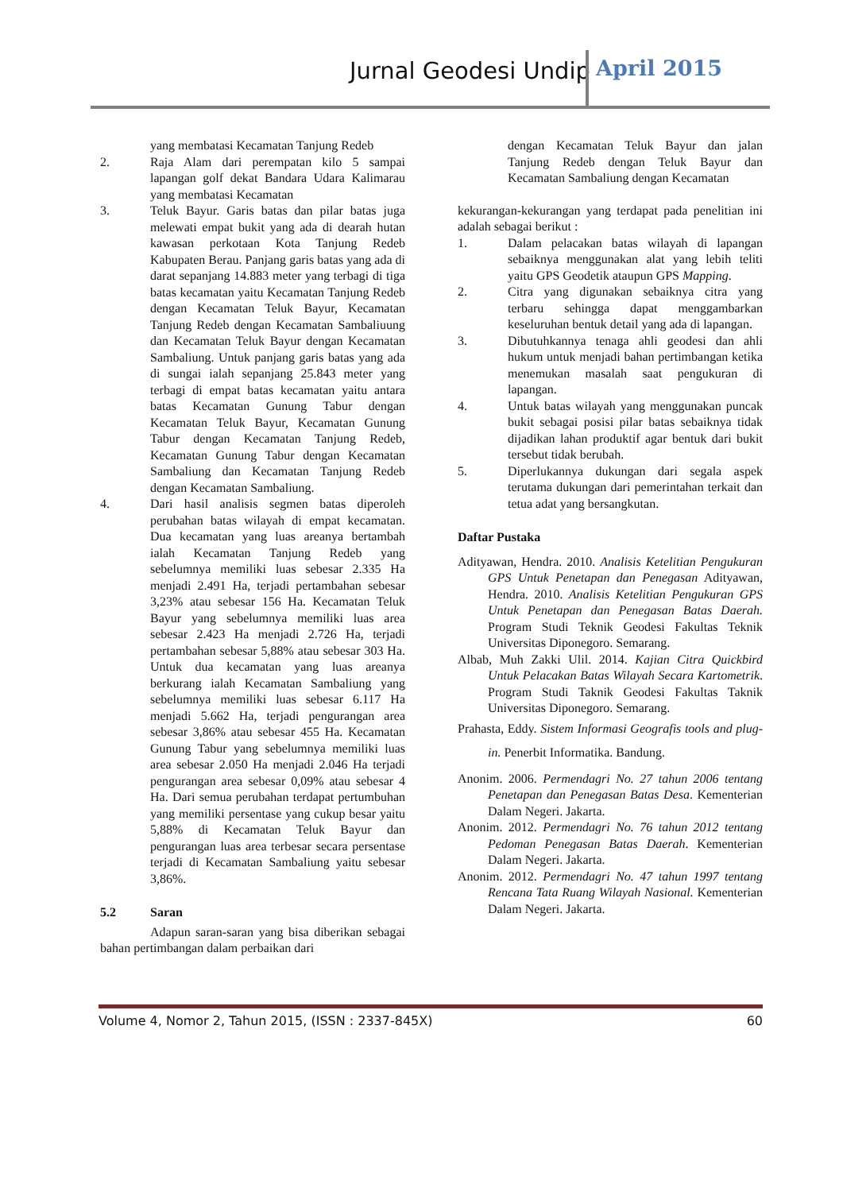Jurnal Geodesi Undip April 2015
yang membatasi Kecamatan Tanjung Redeb
2. Raja Alam dari perempatan kilo 5 sampai lapangan golf dekat Bandara Udara Kalimarau yang membatasi Kecamatan
3. Teluk Bayur. Garis batas dan pilar batas juga melewati empat bukit yang ada di dearah hutan kawasan perkotaan Kota Tanjung Redeb Kabupaten Berau. Panjang garis batas yang ada di darat sepanjang 14.883 meter yang terbagi di tiga batas kecamatan yaitu Kecamatan Tanjung Redeb dengan Kecamatan Teluk Bayur, Kecamatan Tanjung Redeb dengan Kecamatan Sambaliuung dan Kecamatan Teluk Bayur dengan Kecamatan Sambaliung. Untuk panjang garis batas yang ada di sungai ialah sepanjang 25.843 meter yang terbagi di empat batas kecamatan yaitu antara batas Kecamatan Gunung Tabur dengan Kecamatan Teluk Bayur, Kecamatan Gunung Tabur dengan Kecamatan Tanjung Redeb, Kecamatan Gunung Tabur dengan Kecamatan Sambaliung dan Kecamatan Tanjung Redeb dengan Kecamatan Sambaliung.
4. Dari hasil analisis segmen batas diperoleh perubahan batas wilayah di empat kecamatan. Dua kecamatan yang luas areanya bertambah ialah Kecamatan Tanjung Redeb yang sebelumnya memiliki luas sebesar 2.335 Ha menjadi 2.491 Ha, terjadi pertambahan sebesar 3,23% atau sebesar 156 Ha. Kecamatan Teluk Bayur yang sebelumnya memiliki luas area sebesar 2.423 Ha menjadi 2.726 Ha, terjadi pertambahan sebesar 5,88% atau sebesar 303 Ha. Untuk dua kecamatan yang luas areanya berkurang ialah Kecamatan Sambaliung yang sebelumnya memiliki luas sebesar 6.117 Ha menjadi 5.662 Ha, terjadi pengurangan area sebesar 3,86% atau sebesar 455 Ha. Kecamatan Gunung Tabur yang sebelumnya memiliki luas area sebesar 2.050 Ha menjadi 2.046 Ha terjadi pengurangan area sebesar 0,09% atau sebesar 4 Ha. Dari semua perubahan terdapat pertumbuhan yang memiliki persentase yang cukup besar yaitu 5,88% di Kecamatan Teluk Bayur dan pengurangan luas area terbesar secara persentase terjadi di Kecamatan Sambaliung yaitu sebesar 3,86%.
5.2 Saran
Adapun saran-saran yang bisa diberikan sebagai bahan pertimbangan dalam perbaikan dari
dengan Kecamatan Teluk Bayur dan jalan Tanjung Redeb dengan Teluk Bayur dan Kecamatan Sambaliung dengan Kecamatan
kekurangan-kekurangan yang terdapat pada penelitian ini adalah sebagai berikut :
1. Dalam pelacakan batas wilayah di lapangan sebaiknya menggunakan alat yang lebih teliti yaitu GPS Geodetik ataupun GPS Mapping.
2. Citra yang digunakan sebaiknya citra yang terbaru sehingga dapat menggambarkan keseluruhan bentuk detail yang ada di lapangan.
3. Dibutuhkannya tenaga ahli geodesi dan ahli hukum untuk menjadi bahan pertimbangan ketika menemukan masalah saat pengukuran di lapangan.
4. Untuk batas wilayah yang menggunakan puncak bukit sebagai posisi pilar batas sebaiknya tidak dijadikan lahan produktif agar bentuk dari bukit tersebut tidak berubah.
5. Diperlukannya dukungan dari segala aspek terutama dukungan dari pemerintahan terkait dan tetua adat yang bersangkutan.
Daftar Pustaka
Adityawan, Hendra. 2010. Analisis Ketelitian Pengukuran GPS Untuk Penetapan dan Penegasan Adityawan, Hendra. 2010. Analisis Ketelitian Pengukuran GPS Untuk Penetapan dan Penegasan Batas Daerah. Program Studi Teknik Geodesi Fakultas Teknik Universitas Diponegoro. Semarang.
Albab, Muh Zakki Ulil. 2014. Kajian Citra Quickbird Untuk Pelacakan Batas Wilayah Secara Kartometrik. Program Studi Taknik Geodesi Fakultas Taknik Universitas Diponegoro. Semarang.
Prahasta, Eddy. Sistem Informasi Geografis tools and plug-in. Penerbit Informatika. Bandung.
Anonim. 2006. Permendagri No. 27 tahun 2006 tentang Penetapan dan Penegasan Batas Desa. Kementerian Dalam Negeri. Jakarta.
Anonim. 2012. Permendagri No. 76 tahun 2012 tentang Pedoman Penegasan Batas Daerah. Kementerian Dalam Negeri. Jakarta.
Anonim. 2012. Permendagri No. 47 tahun 1997 tentang Rencana Tata Ruang Wilayah Nasional. Kementerian Dalam Negeri. Jakarta.
Volume 4, Nomor 2, Tahun 2015, (ISSN : 2337-845X) 60